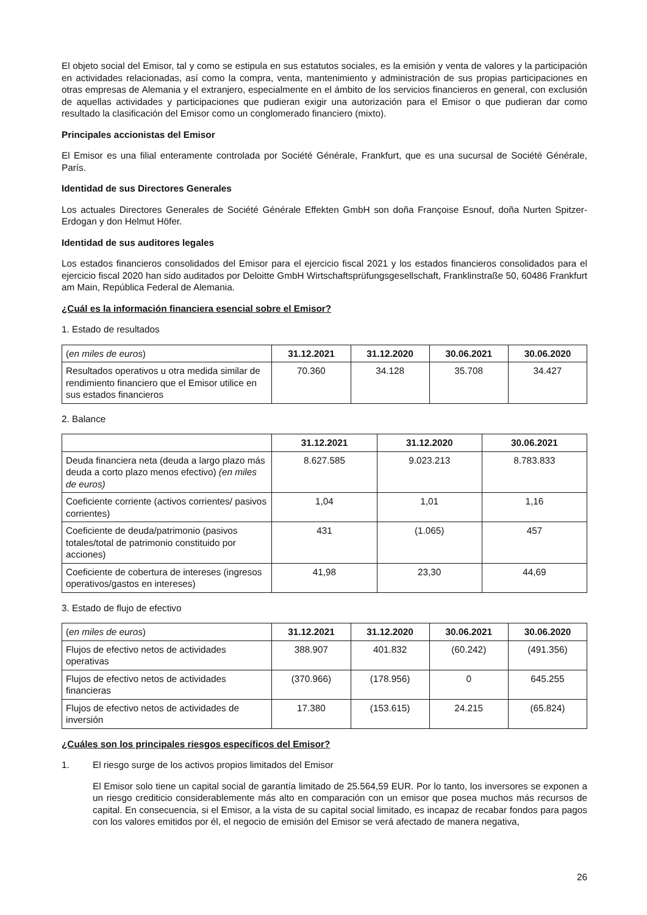El objeto social del Emisor, tal y como se estipula en sus estatutos sociales, es la emisión y venta de valores y la participación en actividades relacionadas, así como la compra, venta, mantenimiento y administración de sus propias participaciones en otras empresas de Alemania y el extranjero, especialmente en el ámbito de los servicios financieros en general, con exclusión de aquellas actividades y participaciones que pudieran exigir una autorización para el Emisor o que pudieran dar como resultado la clasificación del Emisor como un conglomerado financiero (mixto).
Principales accionistas del Emisor
El Emisor es una filial enteramente controlada por Société Générale, Frankfurt, que es una sucursal de Société Générale, París.
Identidad de sus Directores Generales
Los actuales Directores Generales de Société Générale Effekten GmbH son doña Françoise Esnouf, doña Nurten Spitzer-Erdogan y don Helmut Höfer.
Identidad de sus auditores legales
Los estados financieros consolidados del Emisor para el ejercicio fiscal 2021 y los estados financieros consolidados para el ejercicio fiscal 2020 han sido auditados por Deloitte GmbH Wirtschaftsprüfungsgesellschaft, Franklinstraße 50, 60486 Frankfurt am Main, República Federal de Alemania.
¿Cuál es la información financiera esencial sobre el Emisor?
1. Estado de resultados
| ( en miles de euros ) | 31.12.2021 | 31.12.2020 | 30.06.2021 | 30.06.2020 |
| Resultados operativos u otra medida similar de rendimiento financiero que el Emisor utilice en sus estados financieros | 70.360 | 34.128 | 35.708 | 34.427 |
2. Balance
| | 31.12.2021 | 31.12.2020 | 30.06.2021 |
| Deuda financiera neta (deuda a largo plazo más deuda a corto plazo menos efectivo) (en miles de euros) | 8.627.585 | 9.023.213 | 8.783.833 |
| Coeficiente corriente (activos corrientes/ pasivos corrientes) | 1,04 | 1,01 | 1,16 |
| Coeficiente de deuda/patrimonio (pasivos totales/total de patrimonio constituido por acciones) | 431 | (1.065) | 457 |
| Coeficiente de cobertura de intereses (ingresos operativos/gastos en intereses) | 41,98 | 23,30 | 44,69 |
3. Estado de flujo de efectivo
| ( en miles de euros ) | 31.12.2021 | 31.12.2020 | 30.06.2021 | 30.06.2020 |
| Flujos de efectivo netos de actividades operativas | 388.907 | 401.832 | (60.242) | (491.356) |
| Flujos de efectivo netos de actividades financieras | (370.966) | (178.956) | 0 | 645.255 |
| Flujos de efectivo netos de actividades de inversión | 17.380 | (153.615) | 24.215 | (65.824) |
¿Cuáles son los principales riesgos específicos del Emisor?
1. El riesgo surge de los activos propios limitados del Emisor
El Emisor solo tiene un capital social de garantía limitado de 25.564,59 EUR. Por lo tanto, los inversores se exponen a un riesgo crediticio considerablemente más alto en comparación con un emisor que posea muchos más recursos de capital. En consecuencia, si el Emisor, a la vista de su capital social limitado, es incapaz de recabar fondos para pagos con los valores emitidos por él, el negocio de emisión del Emisor se verá afectado de manera negativa,
26